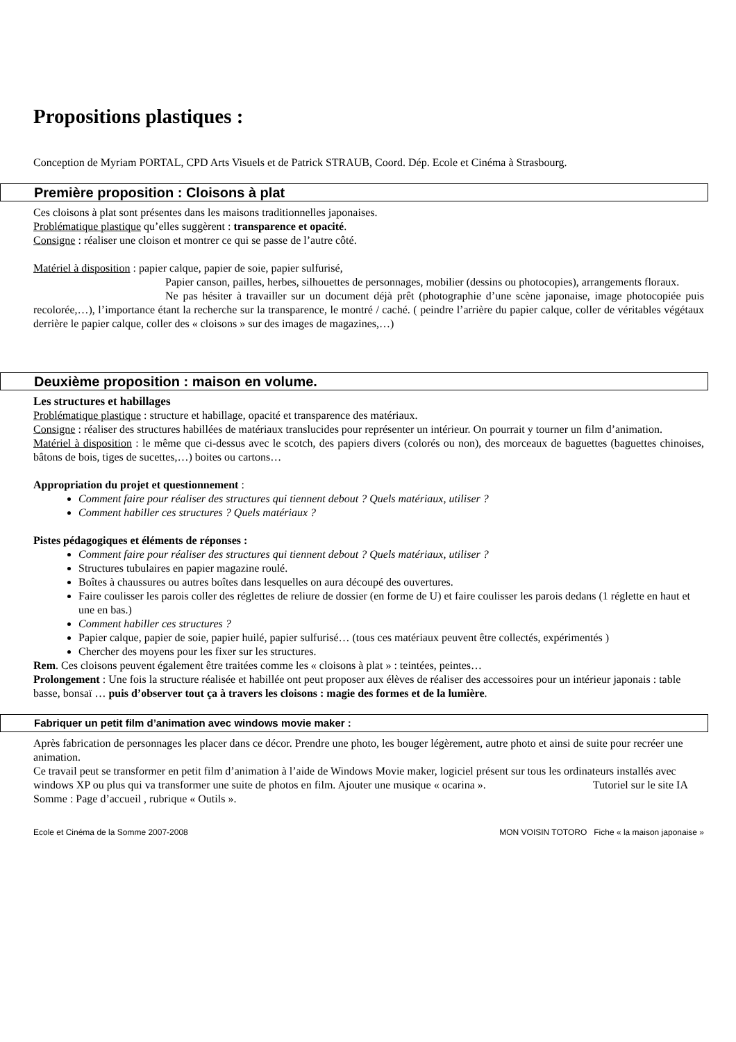Propositions plastiques :
Conception de Myriam PORTAL, CPD Arts Visuels et de Patrick STRAUB, Coord. Dép. Ecole et Cinéma à Strasbourg.
Première proposition : Cloisons à plat
Ces cloisons à plat sont présentes dans les maisons traditionnelles japonaises.
Problématique plastique qu’elles suggèrent : transparence et opacité.
Consigne : réaliser une cloison et montrer ce qui se passe de l’autre côté.
Matériel à disposition : papier calque, papier de soie, papier sulfurisé,
Papier canson, pailles, herbes, silhouettes de personnages, mobilier (dessins ou photocopies), arrangements floraux.
Ne pas hésiter à travailler sur un document déjà prêt (photographie d’une scène japonaise, image photocopiée puis recolorée,…), l’importance étant la recherche sur la transparence, le montré / caché. ( peindre l’arrière du papier calque, coller de véritables végétaux derrière le papier calque, coller des « cloisons » sur des images de magazines,…)
Deuxième proposition : maison en volume.
Les structures et habillages
Problématique plastique : structure et habillage, opacité et transparence des matériaux.
Consigne : réaliser des structures habillées de matériaux translucides pour représenter un intérieur. On pourrait y tourner un film d’animation.
Matériel à disposition : le même que ci-dessus avec le scotch, des papiers divers (colorés ou non), des morceaux de baguettes (baguettes chinoises, bâtons de bois, tiges de sucettes,…) boites ou cartons…
Appropriation du projet et questionnement :
Comment faire pour réaliser des structures qui tiennent debout ? Quels matériaux, utiliser ?
Comment habiller ces structures ? Quels matériaux ?
Pistes pédagogiques et éléments de réponses :
Comment faire pour réaliser des structures qui tiennent debout ? Quels matériaux, utiliser ?
Structures tubulaires en papier magazine roulé.
Boîtes à chaussures ou autres boîtes dans lesquelles on aura découpé des ouvertures.
Faire coulisser les parois coller des réglettes de reliure de dossier (en forme de U) et faire coulisser les parois dedans (1 réglette en haut et une en bas.)
Comment habiller ces structures ?
Papier calque, papier de soie, papier huilé, papier sulfurisé… (tous ces matériaux peuvent être collectés, expérimentés )
Chercher des moyens pour les fixer sur les structures.
Rem. Ces cloisons peuvent également être traitées comme les « cloisons à plat » : teintées, peintes…
Prolongement : Une fois la structure réalisée et habillée ont peut proposer aux élèves de réaliser des accessoires pour un intérieur japonais : table basse, bonsaï … puis d’observer tout ça à travers les cloisons : magie des formes et de la lumière.
Fabriquer un petit film d’animation avec windows movie maker :
Après fabrication de personnages les placer dans ce décor. Prendre une photo, les bouger légèrement, autre photo et ainsi de suite pour recréer une animation.
Ce travail peut se transformer en petit film d’animation à l’aide de Windows Movie maker, logiciel présent sur tous les ordinateurs installés avec windows XP ou plus qui va transformer une suite de photos en film. Ajouter une musique « ocarina ». Tutoriel sur le site IA Somme : Page d’accueil , rubrique « Outils ».
Ecole et Cinéma de la Somme 2007-2008 MON VOISIN TOTORO Fiche « la maison japonaise »